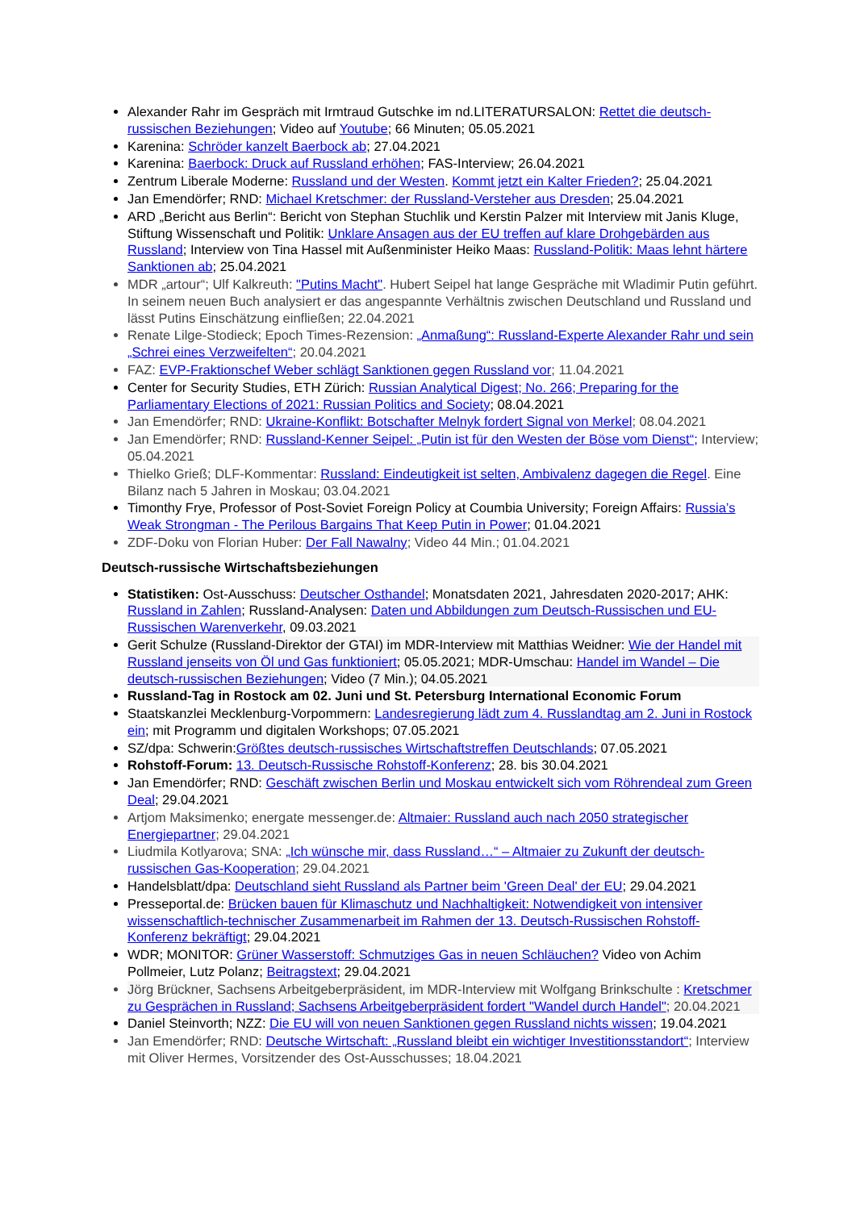Alexander Rahr im Gespräch mit Irmtraud Gutschke im nd.LITERATURSALON: Rettet die deutsch-russischen Beziehungen; Video auf Youtube; 66 Minuten; 05.05.2021
Karenina: Schröder kanzelt Baerbock ab; 27.04.2021
Karenina: Baerbock: Druck auf Russland erhöhen; FAS-Interview; 26.04.2021
Zentrum Liberale Moderne: Russland und der Westen. Kommt jetzt ein Kalter Frieden?; 25.04.2021
Jan Emendörfer; RND: Michael Kretschmer: der Russland-Versteher aus Dresden; 25.04.2021
ARD „Bericht aus Berlin“: Bericht von Stephan Stuchlik und Kerstin Palzer mit Interview mit Janis Kluge, Stiftung Wissenschaft und Politik: Unklare Ansagen aus der EU treffen auf klare Drohgebärden aus Russland; Interview von Tina Hassel mit Außenminister Heiko Maas: Russland-Politik: Maas lehnt härtere Sanktionen ab; 25.04.2021
MDR „artour“; Ulf Kalkreuth: "Putins Macht". Hubert Seipel hat lange Gespräche mit Wladimir Putin geführt. In seinem neuen Buch analysiert er das angespannte Verhältnis zwischen Deutschland und Russland und lässt Putins Einschätzung einfließen; 22.04.2021
Renate Lilge-Stodieck; Epoch Times-Rezension: „Anmaßung“: Russland-Experte Alexander Rahr und sein „Schrei eines Verzweifelten“; 20.04.2021
FAZ: EVP-Fraktionschef Weber schlägt Sanktionen gegen Russland vor; 11.04.2021
Center for Security Studies, ETH Zürich: Russian Analytical Digest; No. 266; Preparing for the Parliamentary Elections of 2021: Russian Politics and Society; 08.04.2021
Jan Emendörfer; RND: Ukraine-Konflikt: Botschafter Melnyk fordert Signal von Merkel; 08.04.2021
Jan Emendörfer; RND: Russland-Kenner Seipel: „Putin ist für den Westen der Böse vom Dienst“; Interview; 05.04.2021
Thielko Grieß; DLF-Kommentar: Russland: Eindeutigkeit ist selten, Ambivalenz dagegen die Regel. Eine Bilanz nach 5 Jahren in Moskau; 03.04.2021
Timonthy Frye, Professor of Post-Soviet Foreign Policy at Coumbia University; Foreign Affairs: Russia’s Weak Strongman - The Perilous Bargains That Keep Putin in Power; 01.04.2021
ZDF-Doku von Florian Huber: Der Fall Nawalny; Video 44 Min.; 01.04.2021
Deutsch-russische Wirtschaftsbeziehungen
Statistiken: Ost-Ausschuss: Deutscher Osthandel; Monatsdaten 2021, Jahresdaten 2020-2017; AHK: Russland in Zahlen; Russland-Analysen: Daten und Abbildungen zum Deutsch-Russischen und EU-Russischen Warenverkehr, 09.03.2021
Gerit Schulze (Russland-Direktor der GTAI) im MDR-Interview mit Matthias Weidner: Wie der Handel mit Russland jenseits von Öl und Gas funktioniert; 05.05.2021; MDR-Umschau: Handel im Wandel – Die deutsch-russischen Beziehungen; Video (7 Min.); 04.05.2021
Russland-Tag in Rostock am 02. Juni und St. Petersburg International Economic Forum
Staatskanzlei Mecklenburg-Vorpommern: Landesregierung lädt zum 4. Russlandtag am 2. Juni in Rostock ein; mit Programm und digitalen Workshops; 07.05.2021
SZ/dpa: Schwerin:Größtes deutsch-russisches Wirtschaftstreffen Deutschlands; 07.05.2021
Rohstoff-Forum: 13. Deutsch-Russische Rohstoff-Konferenz; 28. bis 30.04.2021
Jan Emendörfer; RND: Geschäft zwischen Berlin und Moskau entwickelt sich vom Röhrendeal zum Green Deal; 29.04.2021
Artjom Maksimenko; energate messenger.de: Altmaier: Russland auch nach 2050 strategischer Energiepartner; 29.04.2021
Liudmila Kotlyarova; SNA: „Ich wünsche mir, dass Russland…“ – Altmaier zu Zukunft der deutsch-russischen Gas-Kooperation; 29.04.2021
Handelsblatt/dpa: Deutschland sieht Russland als Partner beim 'Green Deal' der EU; 29.04.2021
Presseportal.de: Brücken bauen für Klimaschutz und Nachhaltigkeit: Notwendigkeit von intensiver wissenschaftlich-technischer Zusammenarbeit im Rahmen der 13. Deutsch-Russischen Rohstoff-Konferenz bekräftigt; 29.04.2021
WDR; MONITOR: Grüner Wasserstoff: Schmutziges Gas in neuen Schläuchen? Video von Achim Pollmeier, Lutz Polanz; Beitragstext; 29.04.2021
Jörg Brückner, Sachsens Arbeitgeberpräsident, im MDR-Interview mit Wolfgang Brinkschulte : Kretschmer zu Gesprächen in Russland; Sachsens Arbeitgeberpräsident fordert "Wandel durch Handel"; 20.04.2021
Daniel Steinvorth; NZZ: Die EU will von neuen Sanktionen gegen Russland nichts wissen; 19.04.2021
Jan Emendörfer; RND: Deutsche Wirtschaft: „Russland bleibt ein wichtiger Investitionsstandort“; Interview mit Oliver Hermes, Vorsitzender des Ost-Ausschusses; 18.04.2021